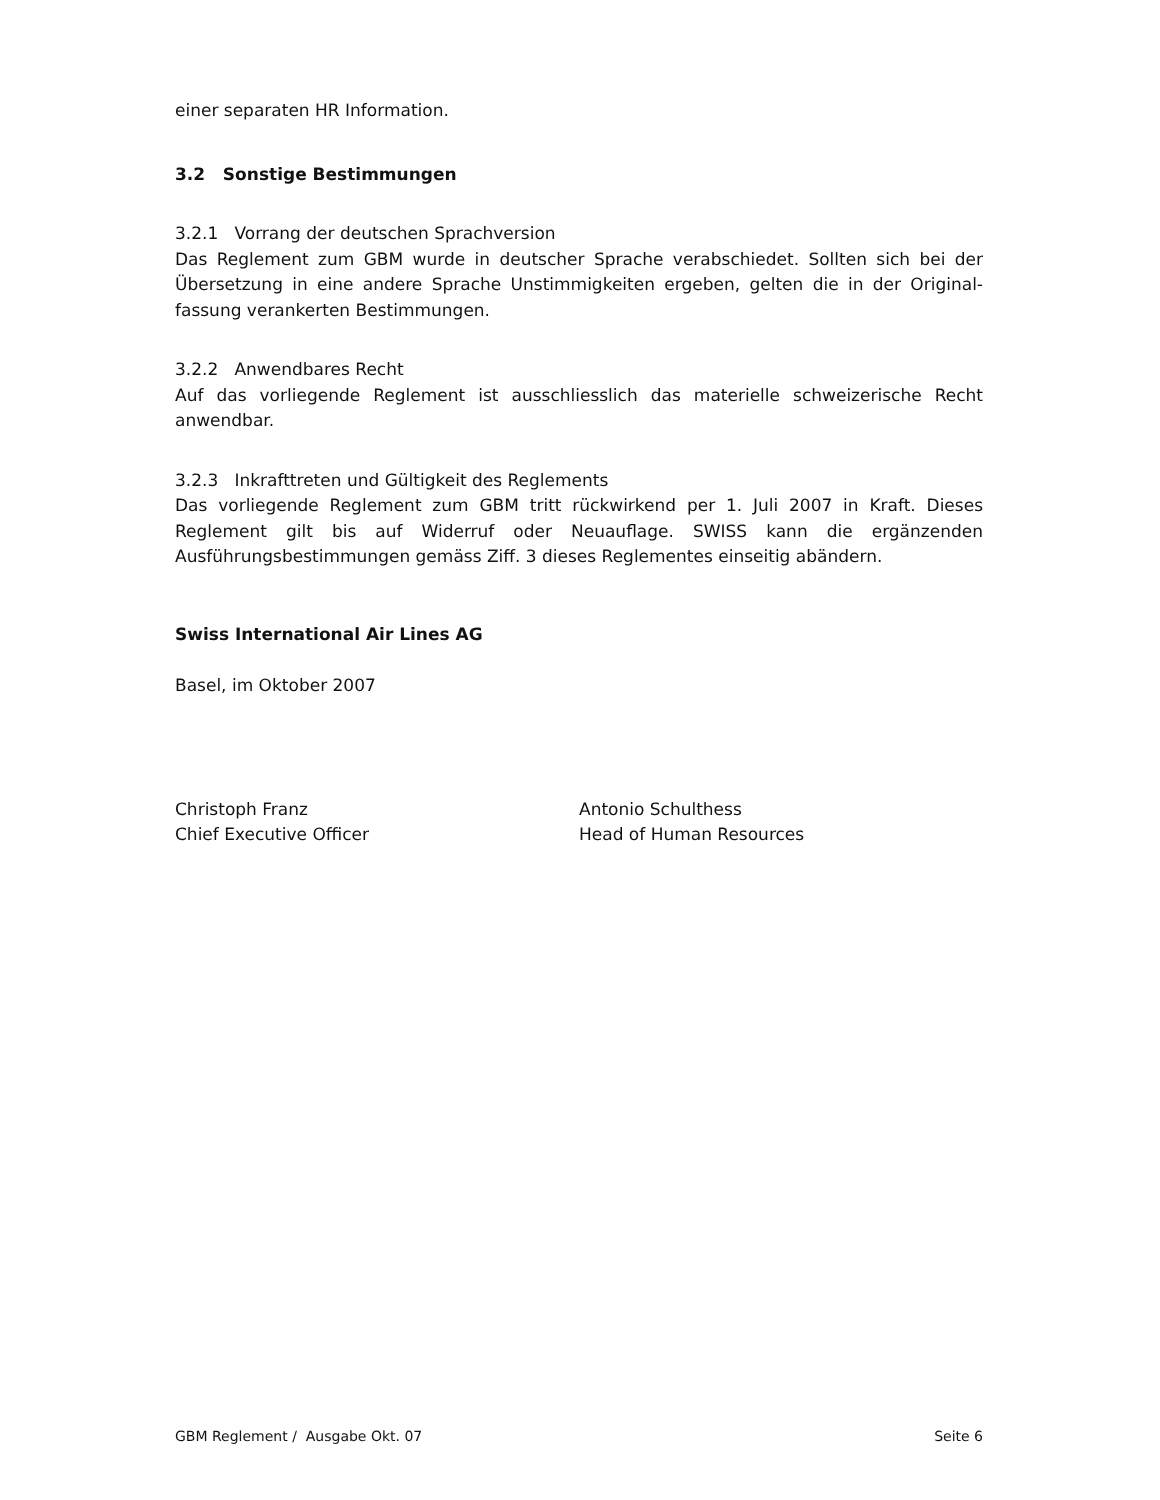einer separaten HR Information.
3.2 Sonstige Bestimmungen
3.2.1 Vorrang der deutschen Sprachversion
Das Reglement zum GBM wurde in deutscher Sprache verabschiedet. Sollten sich bei der Übersetzung in eine andere Sprache Unstimmigkeiten ergeben, gelten die in der Original-fassung verankerten Bestimmungen.
3.2.2 Anwendbares Recht
Auf das vorliegende Reglement ist ausschliesslich das materielle schweizerische Recht anwendbar.
3.2.3 Inkrafttreten und Gültigkeit des Reglements
Das vorliegende Reglement zum GBM tritt rückwirkend per 1. Juli 2007 in Kraft. Dieses Reglement gilt bis auf Widerruf oder Neuauflage. SWISS kann die ergänzenden Ausführungsbestimmungen gemäss Ziff. 3 dieses Reglementes einseitig abändern.
Swiss International Air Lines AG
Basel, im Oktober 2007
Christoph Franz
Chief Executive Officer
Antonio Schulthess
Head of Human Resources
GBM Reglement / Ausgabe Okt. 07 Seite 6